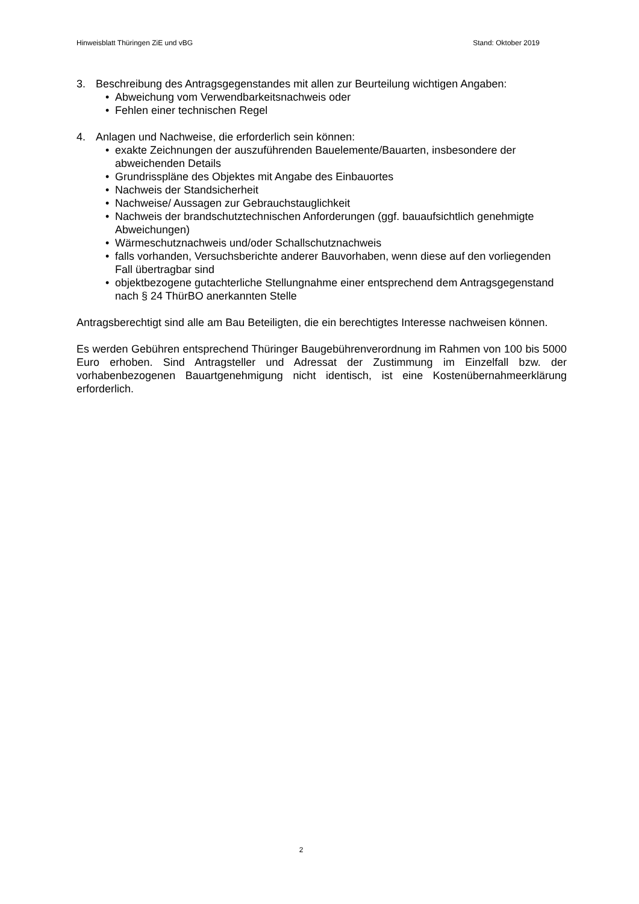Hinweisblatt Thüringen ZiE und vBG Stand: Oktober 2019
3. Beschreibung des Antragsgegenstandes mit allen zur Beurteilung wichtigen Angaben:
• Abweichung vom Verwendbarkeitsnachweis oder
• Fehlen einer technischen Regel
4. Anlagen und Nachweise, die erforderlich sein können:
• exakte Zeichnungen der auszuführenden Bauelemente/Bauarten, insbesondere der abweichenden Details
• Grundrisspläne des Objektes mit Angabe des Einbauortes
• Nachweis der Standsicherheit
• Nachweise/ Aussagen zur Gebrauchstauglichkeit
• Nachweis der brandschutztechnischen Anforderungen (ggf. bauaufsichtlich genehmigte Abweichungen)
• Wärmeschutznachweis und/oder Schallschutznachweis
• falls vorhanden, Versuchsberichte anderer Bauvorhaben, wenn diese auf den vorliegenden Fall übertragbar sind
• objektbezogene gutachterliche Stellungnahme einer entsprechend dem Antragsgegenstand nach § 24 ThürBO anerkannten Stelle
Antragsberechtigt sind alle am Bau Beteiligten, die ein berechtigtes Interesse nachweisen können.
Es werden Gebühren entsprechend Thüringer Baugebührenverordnung im Rahmen von 100 bis 5000 Euro erhoben. Sind Antragsteller und Adressat der Zustimmung im Einzelfall bzw. der vorhabenbezogenen Bauartgenehmigung nicht identisch, ist eine Kostenübernahmeerklärung erforderlich.
2